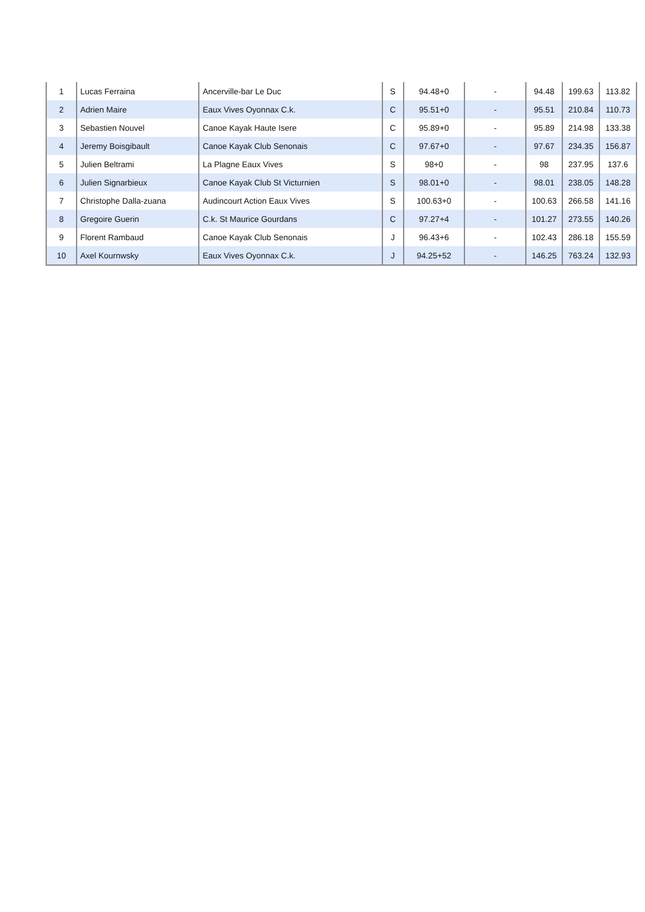| 1 | Lucas Ferraina | Ancerville-bar Le Duc | S | 94.48+0 | - | 94.48 | 199.63 | 113.82 |
| 2 | Adrien Maire | Eaux Vives Oyonnax C.k. | C | 95.51+0 | - | 95.51 | 210.84 | 110.73 |
| 3 | Sebastien Nouvel | Canoe Kayak Haute Isere | C | 95.89+0 | - | 95.89 | 214.98 | 133.38 |
| 4 | Jeremy Boisgibault | Canoe Kayak Club Senonais | C | 97.67+0 | - | 97.67 | 234.35 | 156.87 |
| 5 | Julien Beltrami | La Plagne Eaux Vives | S | 98+0 | - | 98 | 237.95 | 137.6 |
| 6 | Julien Signarbieux | Canoe Kayak Club St Victurnien | S | 98.01+0 | - | 98.01 | 238.05 | 148.28 |
| 7 | Christophe Dalla-zuana | Audincourt Action Eaux Vives | S | 100.63+0 | - | 100.63 | 266.58 | 141.16 |
| 8 | Gregoire Guerin | C.k. St Maurice Gourdans | C | 97.27+4 | - | 101.27 | 273.55 | 140.26 |
| 9 | Florent Rambaud | Canoe Kayak Club Senonais | J | 96.43+6 | - | 102.43 | 286.18 | 155.59 |
| 10 | Axel Kournwsky | Eaux Vives Oyonnax C.k. | J | 94.25+52 | - | 146.25 | 763.24 | 132.93 |